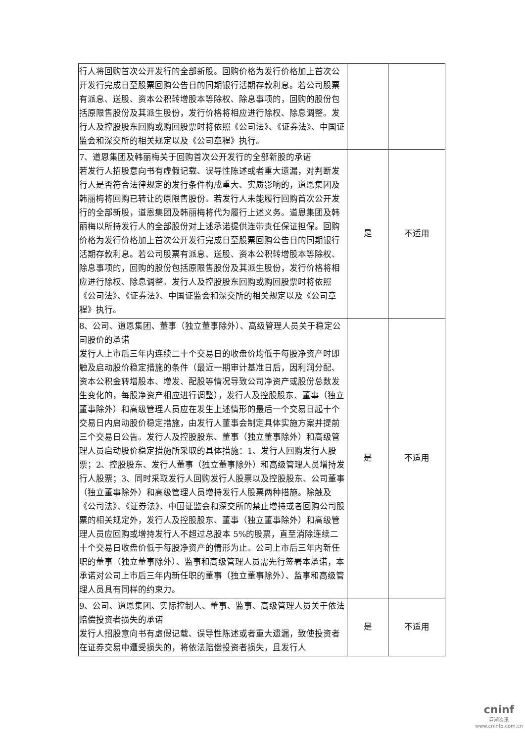| 行人将回购首次公开发行的全部新股。回购价格为发行价格加上首次公开发行完成日至股票回购公告日的同期银行活期存款利息。若公司股票有派息、送股、资本公积转增股本等除权、除息事项的，回购的股份包括原限售股份及其派生股份，发行价格将相应进行除权、除息调整。发行人及控股股东回购或购回股票时将依照《公司法》、《证券法》、中国证监会和深交所的相关规定以及《公司章程》执行。 | | |
| 7、道恩集团及韩丽梅关于回购首次公开发行的全部新股的承诺 若发行人招股意向书有虚假记载、误导性陈述或者重大遗漏，对判断发行人是否符合法律规定的发行条件构成重大、实质影响的，道恩集团及韩丽梅将回购已转让的原限售股份。若发行人未能履行回购首次公开发行的全部新股，道恩集团及韩丽梅将代为履行上述义务。道恩集团及韩丽梅以所持发行人的全部股份对上述承诺提供连带责任保证担保。回购价格为发行价格加上首次公开发行完成日至股票回购公告日的同期银行活期存款利息。若公司股票有派息、送股、资本公积转增股本等除权、除息事项的，回购的股份包括原限售股份及其派生股份，发行价格将相应进行除权、除息调整。发行人及控股股东回购或购回股票时将依照《公司法》、《证券法》、中国证监会和深交所的相关规定以及《公司章程》执行。 | 是 | 不适用 |
| 8、公司、道恩集团、董事（独立董事除外）、高级管理人员关于稳定公司股价的承诺 发行人上市后三年内连续二十个交易日的收盘价均低于每股净资产时即触及启动股价稳定措施的条件（最近一期审计基准日后，因利润分配、资本公积金转增股本、增发、配股等情况导致公司净资产或股份总数发生变化的，每股净资产相应进行调整），发行人及控股股东、董事（独立董事除外）和高级管理人员应在发生上述情形的最后一个交易日起十个交易日内启动股价稳定措施，由发行人董事会制定具体实施方案并提前三个交易日公告。发行人及控股股东、董事（独立董事除外）和高级管理人员启动股价稳定措施所采取的具体措施：1、发行人回购发行人股票；2、控股股东、发行人董事（独立董事除外）和高级管理人员增持发行人股票；3、同时采取发行人回购发行人股票以及控股股东、公司董事（独立董事除外）和高级管理人员增持发行人股票两种措施。除触及《公司法》、《证券法》、中国证监会和深交所的禁止增持或者回购公司股票的相关规定外，发行人及控股股东、董事（独立董事除外）和高级管理人员应回购或增持发行人不超过总股本 5%的股票，直至消除连续二十个交易日收盘价低于每股净资产的情形为止。公司上市后三年内新任职的董事（独立董事除外）、监事和高级管理人员需先行签署本承诺，本承诺对公司上市后三年内新任职的董事（独立董事除外）、监事和高级管理人员具有同样的约束力。 | 是 | 不适用 |
| 9、公司、道恩集团、实际控制人、董事、监事、高级管理人员关于依法赔偿投资者损失的承诺 发行人招股意向书有虚假记载、误导性陈述或者重大遗漏，致使投资者在证券交易中遭受损失的，将依法赔偿投资者损失，且发行人 | 是 | 不适用 |
cninf
巨潮资讯
www.cninfo.com.cn